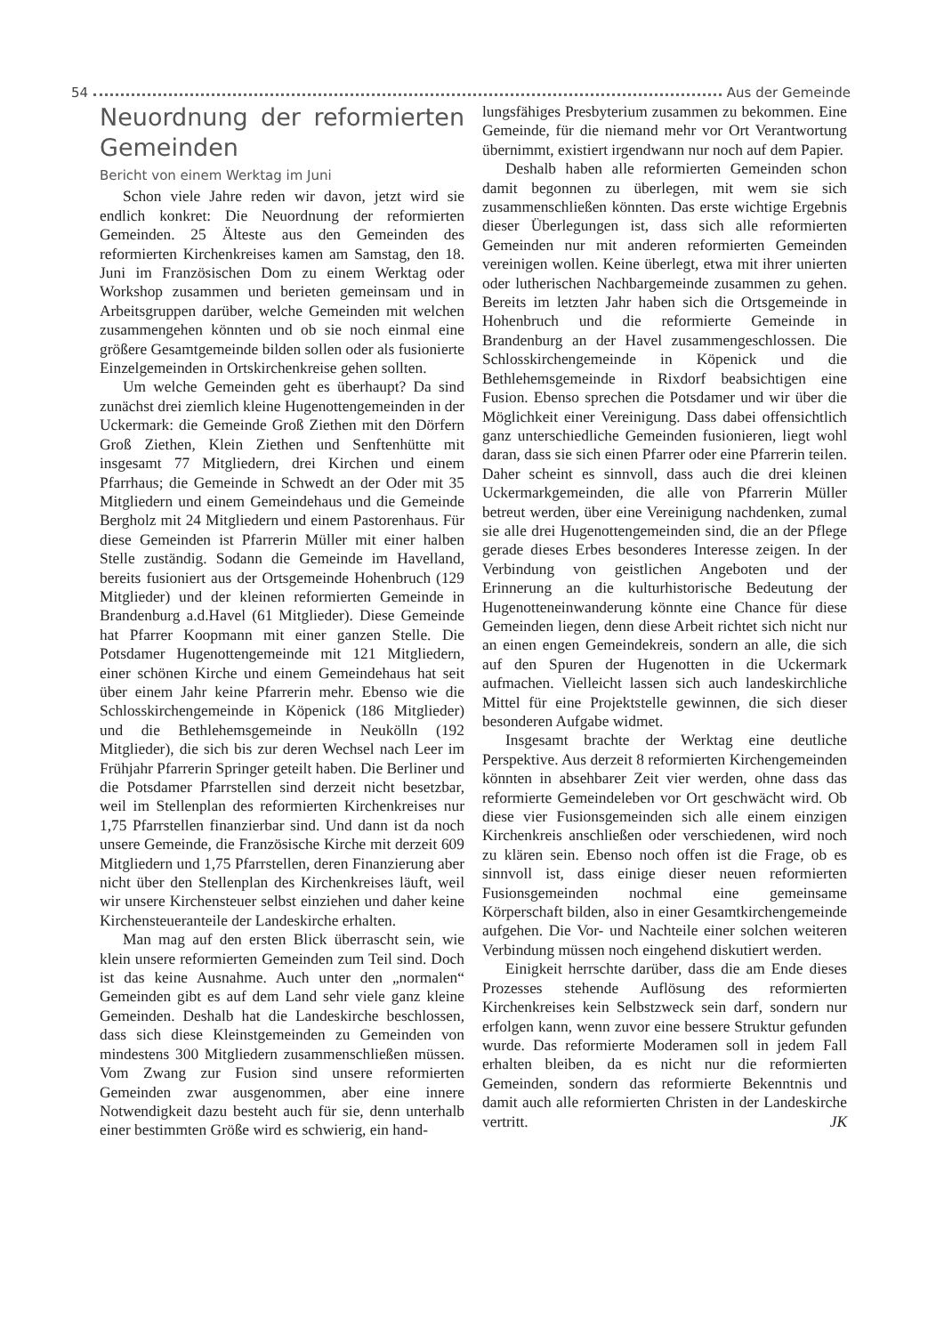54 Aus der Gemeinde
Neuordnung der reformierten Gemeinden
Bericht von einem Werktag im Juni
Schon viele Jahre reden wir davon, jetzt wird sie endlich konkret: Die Neuordnung der reformierten Gemeinden. 25 Älteste aus den Gemeinden des reformierten Kirchenkreises kamen am Samstag, den 18. Juni im Französischen Dom zu einem Werktag oder Workshop zusammen und berieten gemeinsam und in Arbeitsgruppen darüber, welche Gemeinden mit welchen zusammengehen könnten und ob sie noch einmal eine größere Gesamtgemeinde bilden sollen oder als fusionierte Einzelgemeinden in Ortskirchenkreise gehen sollten.
Um welche Gemeinden geht es überhaupt? Da sind zunächst drei ziemlich kleine Hugenottengemeinden in der Uckermark: die Gemeinde Groß Ziethen mit den Dörfern Groß Ziethen, Klein Ziethen und Senftenhütte mit insgesamt 77 Mitgliedern, drei Kirchen und einem Pfarrhaus; die Gemeinde in Schwedt an der Oder mit 35 Mitgliedern und einem Gemeindehaus und die Gemeinde Bergholz mit 24 Mitgliedern und einem Pastorenhaus. Für diese Gemeinden ist Pfarrerin Müller mit einer halben Stelle zuständig. Sodann die Gemeinde im Havelland, bereits fusioniert aus der Ortsgemeinde Hohenbruch (129 Mitglieder) und der kleinen reformierten Gemeinde in Brandenburg a.d.Havel (61 Mitglieder). Diese Gemeinde hat Pfarrer Koopmann mit einer ganzen Stelle. Die Potsdamer Hugenottengemeinde mit 121 Mitgliedern, einer schönen Kirche und einem Gemeindehaus hat seit über einem Jahr keine Pfarrerin mehr. Ebenso wie die Schlosskirchengemeinde in Köpenick (186 Mitglieder) und die Bethlehemsgemeinde in Neukölln (192 Mitglieder), die sich bis zur deren Wechsel nach Leer im Frühjahr Pfarrerin Springer geteilt haben. Die Berliner und die Potsdamer Pfarrstellen sind derzeit nicht besetzbar, weil im Stellenplan des reformierten Kirchenkreises nur 1,75 Pfarrstellen finanzierbar sind. Und dann ist da noch unsere Gemeinde, die Französische Kirche mit derzeit 609 Mitgliedern und 1,75 Pfarrstellen, deren Finanzierung aber nicht über den Stellenplan des Kirchenkreises läuft, weil wir unsere Kirchensteuer selbst einziehen und daher keine Kirchensteueranteile der Landeskirche erhalten.
Man mag auf den ersten Blick überrascht sein, wie klein unsere reformierten Gemeinden zum Teil sind. Doch ist das keine Ausnahme. Auch unter den „normalen“ Gemeinden gibt es auf dem Land sehr viele ganz kleine Gemeinden. Deshalb hat die Landeskirche beschlossen, dass sich diese Kleinstgemeinden zu Gemeinden von mindestens 300 Mitgliedern zusammenschließen müssen. Vom Zwang zur Fusion sind unsere reformierten Gemeinden zwar ausgenommen, aber eine innere Notwendigkeit dazu besteht auch für sie, denn unterhalb einer bestimmten Größe wird es schwierig, ein hand-
lungsfähiges Presbyterium zusammen zu bekommen. Eine Gemeinde, für die niemand mehr vor Ort Verantwortung übernimmt, existiert irgendwann nur noch auf dem Papier.
Deshalb haben alle reformierten Gemeinden schon damit begonnen zu überlegen, mit wem sie sich zusammenschließen könnten. Das erste wichtige Ergebnis dieser Überlegungen ist, dass sich alle reformierten Gemeinden nur mit anderen reformierten Gemeinden vereinigen wollen. Keine überlegt, etwa mit ihrer unierten oder lutherischen Nachbargemeinde zusammen zu gehen. Bereits im letzten Jahr haben sich die Ortsgemeinde in Hohenbruch und die reformierte Gemeinde in Brandenburg an der Havel zusammengeschlossen. Die Schlosskirchengemeinde in Köpenick und die Bethlehemsgemeinde in Rixdorf beabsichtigen eine Fusion. Ebenso sprechen die Potsdamer und wir über die Möglichkeit einer Vereinigung. Dass dabei offensichtlich ganz unterschiedliche Gemeinden fusionieren, liegt wohl daran, dass sie sich einen Pfarrer oder eine Pfarrerin teilen. Daher scheint es sinnvoll, dass auch die drei kleinen Uckermarkgemeinden, die alle von Pfarrerin Müller betreut werden, über eine Vereinigung nachdenken, zumal sie alle drei Hugenottengemeinden sind, die an der Pflege gerade dieses Erbes besonderes Interesse zeigen. In der Verbindung von geistlichen Angeboten und der Erinnerung an die kulturhistorische Bedeutung der Hugenotteneinwanderung könnte eine Chance für diese Gemeinden liegen, denn diese Arbeit richtet sich nicht nur an einen engen Gemeindekreis, sondern an alle, die sich auf den Spuren der Hugenotten in die Uckermark aufmachen. Vielleicht lassen sich auch landeskirchliche Mittel für eine Projektstelle gewinnen, die sich dieser besonderen Aufgabe widmet.
Insgesamt brachte der Werktag eine deutliche Perspektive. Aus derzeit 8 reformierten Kirchengemeinden könnten in absehbarer Zeit vier werden, ohne dass das reformierte Gemeindeleben vor Ort geschwächt wird. Ob diese vier Fusionsgemeinden sich alle einem einzigen Kirchenkreis anschließen oder verschiedenen, wird noch zu klären sein. Ebenso noch offen ist die Frage, ob es sinnvoll ist, dass einige dieser neuen reformierten Fusionsgemeinden nochmal eine gemeinsame Körperschaft bilden, also in einer Gesamtkirchengemeinde aufgehen. Die Vor- und Nachteile einer solchen weiteren Verbindung müssen noch eingehend diskutiert werden.
Einigkeit herrschte darüber, dass die am Ende dieses Prozesses stehende Auflösung des reformierten Kirchenkreises kein Selbstzweck sein darf, sondern nur erfolgen kann, wenn zuvor eine bessere Struktur gefunden wurde. Das reformierte Moderamen soll in jedem Fall erhalten bleiben, da es nicht nur die reformierten Gemeinden, sondern das reformierte Bekenntnis und damit auch alle reformierten Christen in der Landeskirche vertritt. JK